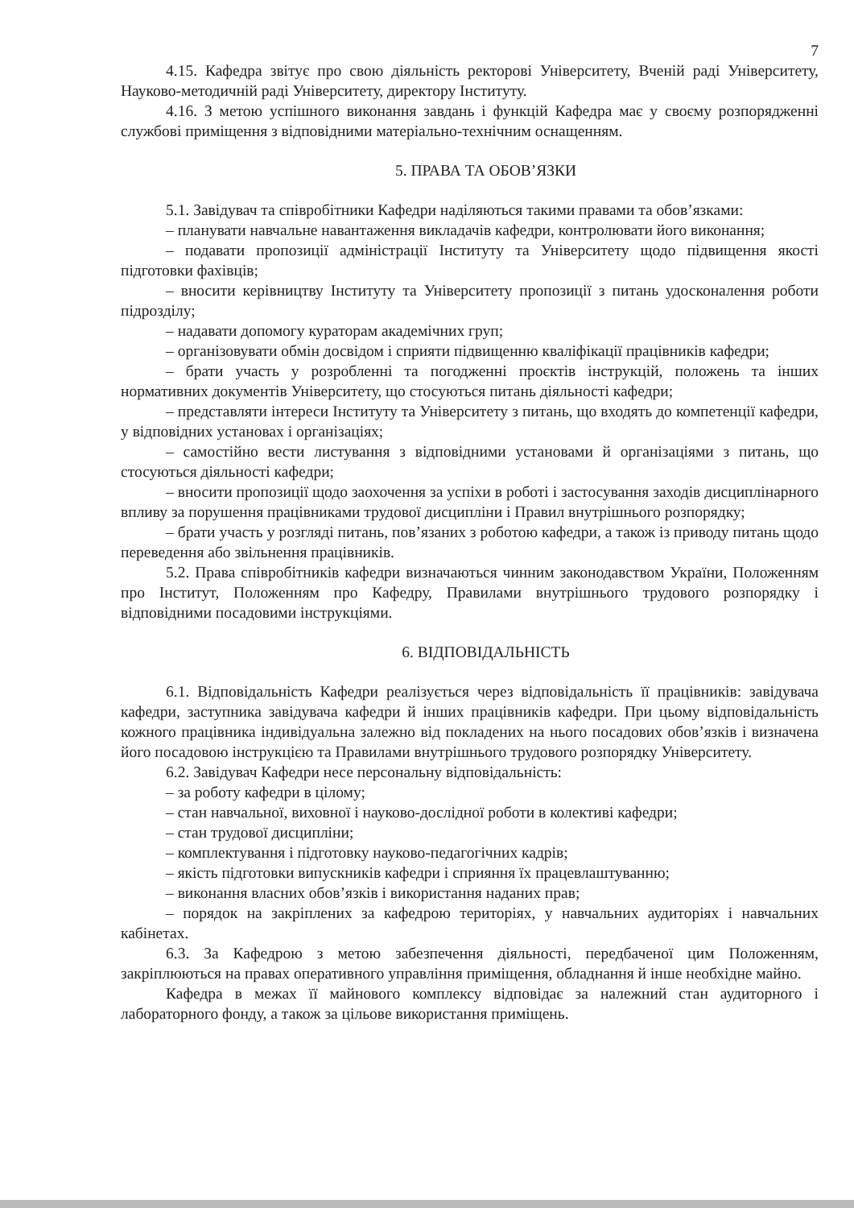7
4.15. Кафедра звітує про свою діяльність ректорові Університету, Вченій раді Університету, Науково-методичній раді Університету, директору Інституту.
4.16. З метою успішного виконання завдань і функцій Кафедра має у своєму розпорядженні службові приміщення з відповідними матеріально-технічним оснащенням.
5. ПРАВА ТА ОБОВ’ЯЗКИ
5.1. Завідувач та співробітники Кафедри наділяються такими правами та обов’язками:
– планувати навчальне навантаження викладачів кафедри, контролювати його виконання;
– подавати пропозиції адміністрації Інституту та Університету щодо підвищення якості підготовки фахівців;
– вносити керівництву Інституту та Університету пропозиції з питань удосконалення роботи підрозділу;
– надавати допомогу кураторам академічних груп;
– організовувати обмін досвідом і сприяти підвищенню кваліфікації працівників кафедри;
– брати участь у розробленні та погодженні проєктів інструкцій, положень та інших нормативних документів Університету, що стосуються питань діяльності кафедри;
– представляти інтереси Інституту та Університету з питань, що входять до компетенції кафедри, у відповідних установах і організаціях;
– самостійно вести листування з відповідними установами й організаціями з питань, що стосуються діяльності кафедри;
– вносити пропозиції щодо заохочення за успіхи в роботі і застосування заходів дисциплінарного впливу за порушення працівниками трудової дисципліни і Правил внутрішнього розпорядку;
– брати участь у розгляді питань, пов’язаних з роботою кафедри, а також із приводу питань щодо переведення або звільнення працівників.
5.2. Права співробітників кафедри визначаються чинним законодавством України, Положенням про Інститут, Положенням про Кафедру, Правилами внутрішнього трудового розпорядку і відповідними посадовими інструкціями.
6. ВІДПОВІДАЛЬНІСТЬ
6.1. Відповідальність Кафедри реалізується через відповідальність її працівників: завідувача кафедри, заступника завідувача кафедри й інших працівників кафедри. При цьому відповідальність кожного працівника індивідуальна залежно від покладених на нього посадових обов’язків і визначена його посадовою інструкцією та Правилами внутрішнього трудового розпорядку Університету.
6.2. Завідувач Кафедри несе персональну відповідальність:
– за роботу кафедри в цілому;
– стан навчальної, виховної і науково-дослідної роботи в колективі кафедри;
– стан трудової дисципліни;
– комплектування і підготовку науково-педагогічних кадрів;
– якість підготовки випускників кафедри і сприяння їх працевлаштуванню;
– виконання власних обов’язків і використання наданих прав;
– порядок на закріплених за кафедрою територіях, у навчальних аудиторіях і навчальних кабінетах.
6.3. За Кафедрою з метою забезпечення діяльності, передбаченої цим Положенням, закріплюються на правах оперативного управління приміщення, обладнання й інше необхідне майно.
Кафедра в межах її майнового комплексу відповідає за належний стан аудиторного і лабораторного фонду, а також за цільове використання приміщень.